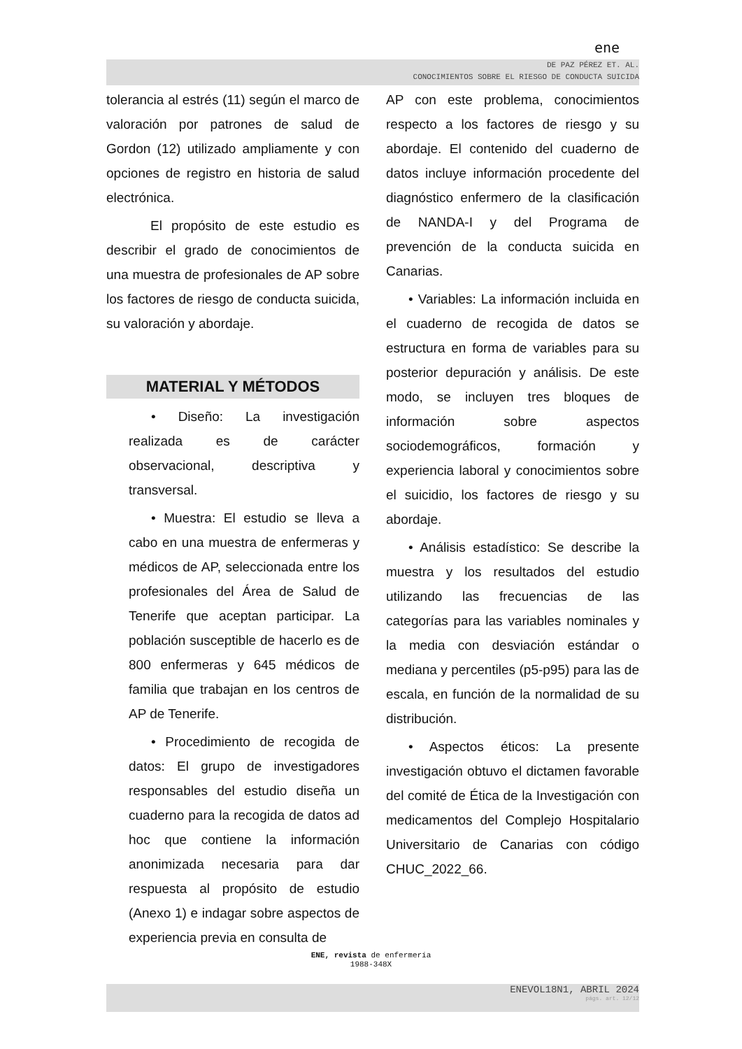ene
DE PAZ PÉREZ ET. AL.
CONOCIMIENTOS SOBRE EL RIESGO DE CONDUCTA SUICIDA
tolerancia al estrés (11) según el marco de valoración por patrones de salud de Gordon (12) utilizado ampliamente y con opciones de registro en historia de salud electrónica.
El propósito de este estudio es describir el grado de conocimientos de una muestra de profesionales de AP sobre los factores de riesgo de conducta suicida, su valoración y abordaje.
MATERIAL Y MÉTODOS
• Diseño: La investigación realizada es de carácter observacional, descriptiva y transversal.
• Muestra: El estudio se lleva a cabo en una muestra de enfermeras y médicos de AP, seleccionada entre los profesionales del Área de Salud de Tenerife que aceptan participar. La población susceptible de hacerlo es de 800 enfermeras y 645 médicos de familia que trabajan en los centros de AP de Tenerife.
• Procedimiento de recogida de datos: El grupo de investigadores responsables del estudio diseña un cuaderno para la recogida de datos ad hoc que contiene la información anonimizada necesaria para dar respuesta al propósito de estudio (Anexo 1) e indagar sobre aspectos de experiencia previa en consulta de
AP con este problema, conocimientos respecto a los factores de riesgo y su abordaje. El contenido del cuaderno de datos incluye información procedente del diagnóstico enfermero de la clasificación de NANDA-I y del Programa de prevención de la conducta suicida en Canarias.
• Variables: La información incluida en el cuaderno de recogida de datos se estructura en forma de variables para su posterior depuración y análisis. De este modo, se incluyen tres bloques de información sobre aspectos sociodemográficos, formación y experiencia laboral y conocimientos sobre el suicidio, los factores de riesgo y su abordaje.
• Análisis estadístico: Se describe la muestra y los resultados del estudio utilizando las frecuencias de las categorías para las variables nominales y la media con desviación estándar o mediana y percentiles (p5-p95) para las de escala, en función de la normalidad de su distribución.
• Aspectos éticos: La presente investigación obtuvo el dictamen favorable del comité de Ética de la Investigación con medicamentos del Complejo Hospitalario Universitario de Canarias con código CHUC_2022_66.
ENE, revista de enfermería
1988-348X
ENEVOL18N1, ABRIL 2024
págs. art. 12/12